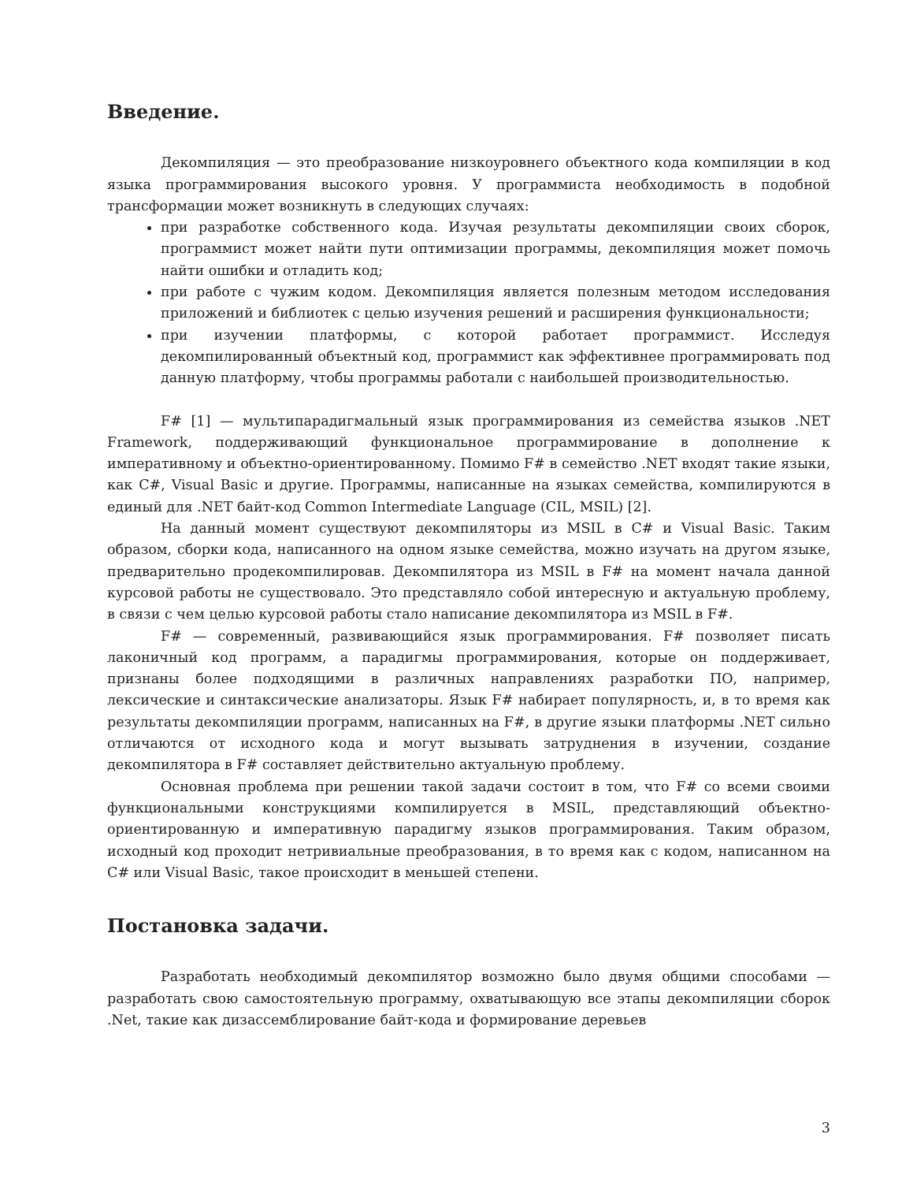Введение.
Декомпиляция — это преобразование низкоуровнего объектного кода компиляции в код языка программирования высокого уровня. У программиста необходимость в подобной трансформации может возникнуть в следующих случаях:
при разработке собственного кода. Изучая результаты декомпиляции своих сборок, программист может найти пути оптимизации программы, декомпиляция может помочь найти ошибки и отладить код;
при работе с чужим кодом. Декомпиляция является полезным методом исследования приложений и библиотек с целью изучения решений и расширения функциональности;
при изучении платформы, с которой работает программист. Исследуя декомпилированный объектный код, программист как эффективнее программировать под данную платформу, чтобы программы работали с наибольшей производительностью.
F# [1] — мультипарадигмальный язык программирования из семейства языков .NET Framework, поддерживающий функциональное программирование в дополнение к императивному и объектно-ориентированному. Помимо F# в семейство .NET входят такие языки, как C#, Visual Basic и другие. Программы, написанные на языках семейства, компилируются в единый для .NET байт-код Common Intermediate Language (CIL, MSIL) [2].
На данный момент существуют декомпиляторы из MSIL в C# и Visual Basic. Таким образом, сборки кода, написанного на одном языке семейства, можно изучать на другом языке, предварительно продекомпилировав. Декомпилятора из MSIL в F# на момент начала данной курсовой работы не существовало. Это представляло собой интересную и актуальную проблему, в связи с чем целью курсовой работы стало написание декомпилятора из MSIL в F#.
F# — современный, развивающийся язык программирования. F# позволяет писать лаконичный код программ, а парадигмы программирования, которые он поддерживает, признаны более подходящими в различных направлениях разработки ПО, например, лексические и синтаксические анализаторы. Язык F# набирает популярность, и, в то время как результаты декомпиляции программ, написанных на F#, в другие языки платформы .NET сильно отличаются от исходного кода и могут вызывать затруднения в изучении, создание декомпилятора в F# составляет действительно актуальную проблему.
Основная проблема при решении такой задачи состоит в том, что F# со всеми своими функциональными конструкциями компилируется в MSIL, представляющий объектно-ориентированную и императивную парадигму языков программирования. Таким образом, исходный код проходит нетривиальные преобразования, в то время как с кодом, написанном на C# или Visual Basic, такое происходит в меньшей степени.
Постановка задачи.
Разработать необходимый декомпилятор возможно было двумя общими способами — разработать свою самостоятельную программу, охватывающую все этапы декомпиляции сборок .Net, такие как дизассемблирование байт-кода и формирование деревьев
3